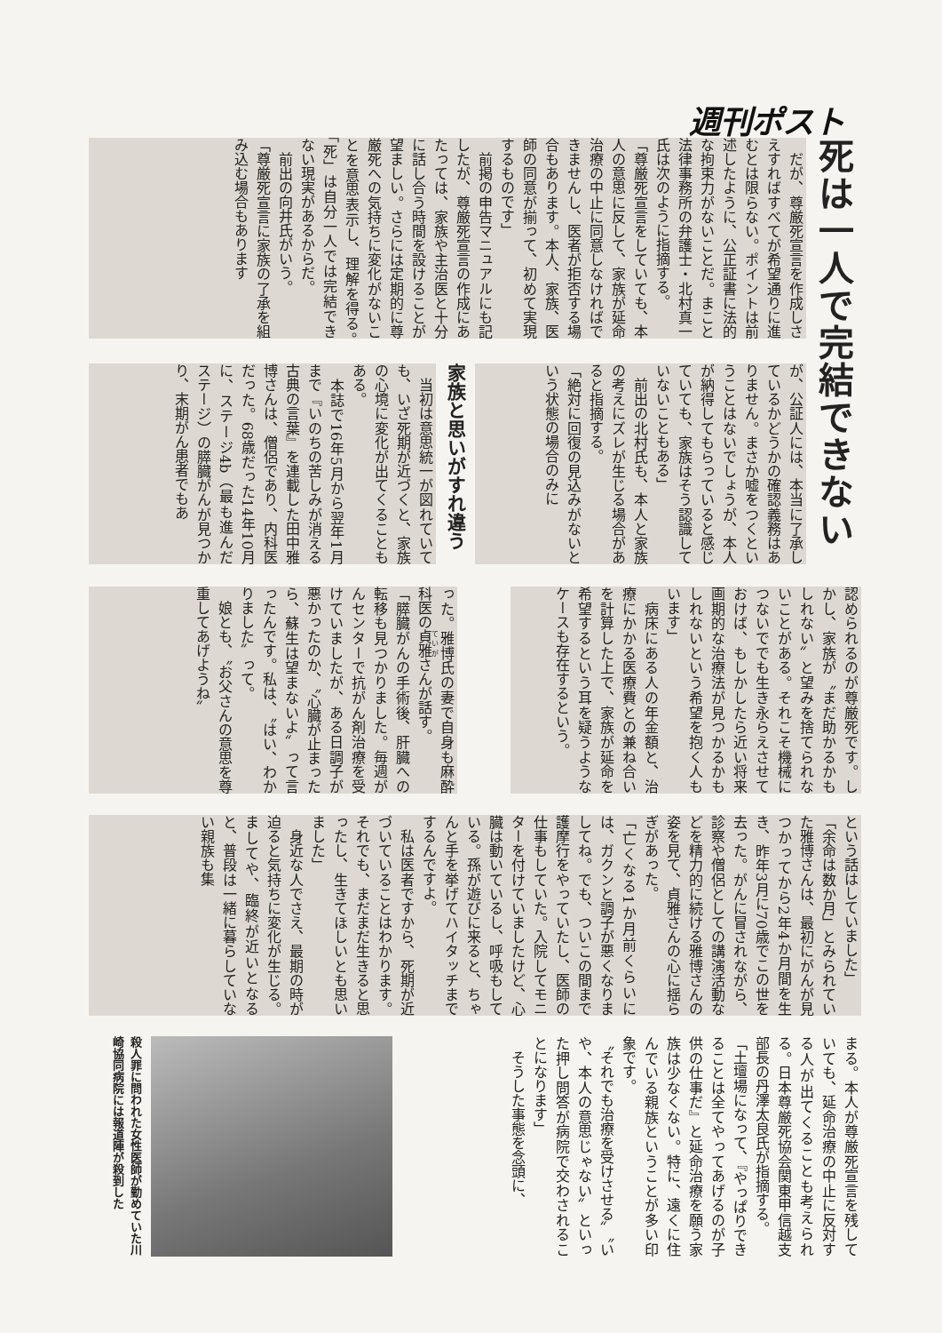週刊ポスト
死は一人で完結できない
　だが、尊厳死宣言を作成しさえすればすべてが希望通りに進むとは限らない。ポイントは前述したように、公正証書に法的な拘束力がないことだ。まこと法律事務所の弁護士・北村真一氏は次のように指摘する。
「尊厳死宣言をしていても、本人の意思に反して、家族が延命治療の中止に同意しなければできませんし、医者が拒否する場合もあります。本人、家族、医師の同意が揃って、初めて実現するものです」
　前掲の申告マニュアルにも記したが、尊厳死宣言の作成にあたっては、家族や主治医と十分に話し合う時間を設けることが望ましい。さらには定期的に尊厳死への気持ちに変化がないことを意思表示し、理解を得る。「死」は自分一人では完結できない現実があるからだ。
　前出の向井氏がいう。
「尊厳死宣言に家族の了承を組み込む場合もあります
が、公証人には、本当に了承しているかどうかの確認義務はありません。まさか嘘をつくということはないでしょうが、本人が納得してもらっていると感じていても、家族はそう認識していないこともある」
　前出の北村氏も、本人と家族の考えにズレが生じる場合があると指摘する。
「絶対に回復の見込みがないという状態の場合のみに
家族と思いがすれ違う
　当初は意思統一が図れていても、いざ死期が近づくと、家族の心境に変化が出てくることもある。
　本誌で16年5月から翌年1月まで『いのちの苦しみが消える　古典の言葉』を連載した田中雅博さんは、僧侶であり、内科医だった。68歳だった14年10月に、ステージ4b（最も進んだステージ）の膵臓がんが見つかり、末期がん患者でもあ
認められるのが尊厳死です。しかし、家族が〝まだ助かるかもしれない〟と望みを捨てられないことがある。それこそ機械につないででも生き永らえさせておけば、もしかしたら近い将来画期的な治療法が見つかるかもしれないという希望を抱く人もいます」
　病床にある人の年金額と、治療にかかる医療費との兼ね合いを計算した上で、家族が延命を希望するという耳を疑うようなケースも存在するという。
った。雅博氏の妻で自身も麻酔科医の貞雅さんが話す。
「膵臓がんの手術後、肝臓への転移も見つかりました。毎週がんセンターで抗がん剤治療を受けていましたが、ある日調子が悪かったのか、〝心臓が止まったら、蘇生は望まないよ〟って言ったんです。私は、〝はい、わかりました〟って。
　娘とも、〝お父さんの意思を尊重してあげようね〟
という話はしていました」
「余命は数か月」とみられていた雅博さんは、最初にがんが見つかってから2年4か月間を生き、昨年3月に70歳でこの世を去った。がんに冒されながら、診察や僧侶としての講演活動などを精力的に続ける雅博さんの姿を見て、貞雅さんの心に揺らぎがあった。
「亡くなる1か月前くらいには、ガクンと調子が悪くなりましてね。でも、ついこの間まで護摩行をやっていたし、医師の仕事もしていた。入院してモニターを付けていましたけど、心臓は動いているし、呼吸もしている。孫が遊びに来ると、ちゃんと手を挙げてハイタッチまでするんですよ。
　私は医者ですから、死期が近づいていることはわかります。それでも、まだまだ生きると思ったし、生きてほしいとも思いました」
　身近な人でさえ、最期の時が迫ると気持ちに変化が生じる。ましてや、臨終が近いとなると、普段は一緒に暮らしていない親族も集
まる。本人が尊厳死宣言を残していても、延命治療の中止に反対する人が出てくることも考えられる。日本尊厳死協会関東甲信越支部長の丹澤太良氏が指摘する。
「土壇場になって、『やっぱりできることは全てやってあげるのが子供の仕事だ』と延命治療を願う家族は少なくない。特に、遠くに住んでいる親族ということが多い印象です。
〝それでも治療を受けさせる〟〝いや、本人の意思じゃない〟といった押し問答が病院で交わされることになります」
　そうした事態を念頭に、
殺人罪に問われた女性医師が勤めていた川崎協同病院には報道陣が殺到した